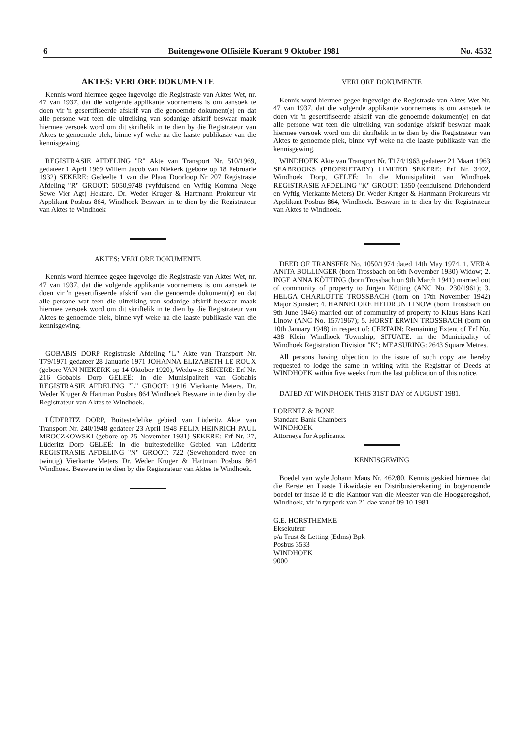6 Buitengewone Offisiële Koerant 9 Oktober 1981 No. 4532
AKTES: VERLORE DOKUMENTE
Kennis word hiermee gegee ingevolge die Registrasie van Aktes Wet, nr. 47 van 1937, dat die volgende applikante voornemens is om aansoek te doen vir 'n gesertifiseerde afskrif van die genoemde dokument(e) en dat alle persone wat teen die uitreiking van sodanige afskrif beswaar maak hiermee versoek word om dit skriftelik in te dien by die Registrateur van Aktes te genoemde plek, binne vyf weke na die laaste publikasie van die kennisgewing.
REGISTRASIE AFDELING "R" Akte van Transport Nr. 510/1969, gedateer 1 April 1969 Willem Jacob van Niekerk (gebore op 18 Februarie 1932) SEKERE: Gedeelte 1 van die Plaas Doorloop Nr 207 Registrasie Afdeling "R" GROOT: 5050,9748 (vyfduisend en Vyftig Komma Nege Sewe Vier Agt) Hektare. Dr. Weder Kruger & Hartmann Prokureur vir Applikant Posbus 864, Windhoek Besware in te dien by die Registrateur van Aktes te Windhoek
AKTES: VERLORE DOKUMENTE
Kennis word hiermee gegee ingevolge die Registrasie van Aktes Wet, nr. 47 van 1937, dat die volgende applikante voornemens is om aansoek te doen vir 'n gesertifiseerde afskrif van die genoemde dokument(e) en dat alle persone wat teen die uitreiking van sodanige afskrif beswaar maak hiermee versoek word om dit skriftelik in te dien by die Registrateur van Aktes te genoemde plek, binne vyf weke na die laaste publikasie van die kennisgewing.
GOBABIS DORP Registrasie Afdeling "L" Akte van Transport Nr. T79/1971 gedateer 28 Januarie 1971 JOHANNA ELIZABETH LE ROUX (gebore VAN NIEKERK op 14 Oktober 1920), Weduwee SEKERE: Erf Nr. 216 Gobabis Dorp GELEË: In die Munisipaliteit van Gobabis REGISTRASIE AFDELING "L" GROOT: 1916 Vierkante Meters. Dr. Weder Kruger & Hartman Posbus 864 Windhoek Besware in te dien by die Registrateur van Aktes te Windhoek.
LÜDERITZ DORP, Buitestedelike gebied van Lüderitz Akte van Transport Nr. 240/1948 gedateer 23 April 1948 FELIX HEINRICH PAUL MROCZKOWSKI (gebore op 25 November 1931) SEKERE: Erf Nr. 27, Lüderitz Dorp GELEË: In die buitestedelike Gebied van Lüderitz REGISTRASIE AFDELING "N" GROOT: 722 (Sewehonderd twee en twintig) Vierkante Meters Dr. Weder Kruger & Hartman Posbus 864 Windhoek. Besware in te dien by die Registrateur van Aktes te Windhoek.
VERLORE DOKUMENTE
Kennis word hiermee gegee ingevolge die Registrasie van Aktes Wet Nr. 47 van 1937, dat die volgende applikante voornemens is om aansoek te doen vir 'n gesertifiseerde afskrif van die genoemde dokument(e) en dat alle persone wat teen die uitreiking van sodanige afskrif beswaar maak hiermee versoek word om dit skriftelik in te dien by die Registrateur van Aktes te genoemde plek, binne vyf weke na die laaste publikasie van die kennisgewing.
WINDHOEK Akte van Transport Nr. T174/1963 gedateer 21 Maart 1963 SEABROOKS (PROPRIETARY) LIMITED SEKERE: Erf Nr. 3402, Windhoek Dorp, GELEË: In die Munisipaliteit van Windhoek REGISTRASIE AFDELING "K" GROOT: 1350 (eenduisend Driehonderd en Vyftig Vierkante Meters) Dr. Weder Kruger & Hartmann Prokureurs vir Applikant Posbus 864, Windhoek. Besware in te dien by die Registrateur van Aktes te Windhoek.
DEED OF TRANSFER No. 1050/1974 dated 14th May 1974. 1. VERA ANITA BOLLINGER (born Trossbach on 6th November 1930) Widow; 2. INGE ANNA KÖTTING (born Trossbach on 9th March 1941) married out of community of property to Jürgen Kötting (ANC No. 230/1961); 3. HELGA CHARLOTTE TROSSBACH (born on 17th November 1942) Major Spinster; 4. HANNELORE HEIDRUN LINOW (born Trossbach on 9th June 1946) married out of community of property to Klaus Hans Karl Linow (ANC No. 157/1967); 5. HORST ERWIN TROSSBACH (born on 10th January 1948) in respect of: CERTAIN: Remaining Extent of Erf No. 438 Klein Windhoek Township; SITUATE: in the Municipality of Windhoek Registration Division "K"; MEASURING: 2643 Square Metres.
All persons having objection to the issue of such copy are hereby requested to lodge the same in writing with the Registrar of Deeds at WINDHOEK within five weeks from the last publication of this notice.
DATED AT WINDHOEK THIS 31ST DAY of AUGUST 1981.
LORENTZ & BONE
Standard Bank Chambers
WINDHOEK
Attorneys for Applicants.
KENNISGEWING
Boedel van wyle Johann Maus Nr. 462/80. Kennis geskied hiermee dat die Eerste en Laaste Likwidasie en Distribusierekening in bogenoemde boedel ter insae lê te die Kantoor van die Meester van die Hooggeregshof, Windhoek, vir 'n tydperk van 21 dae vanaf 09 10 1981.
G.E. HORSTHEMKE
Eksekuteur
p/a Trust & Letting (Edms) Bpk
Posbus 3533
WINDHOEK
9000